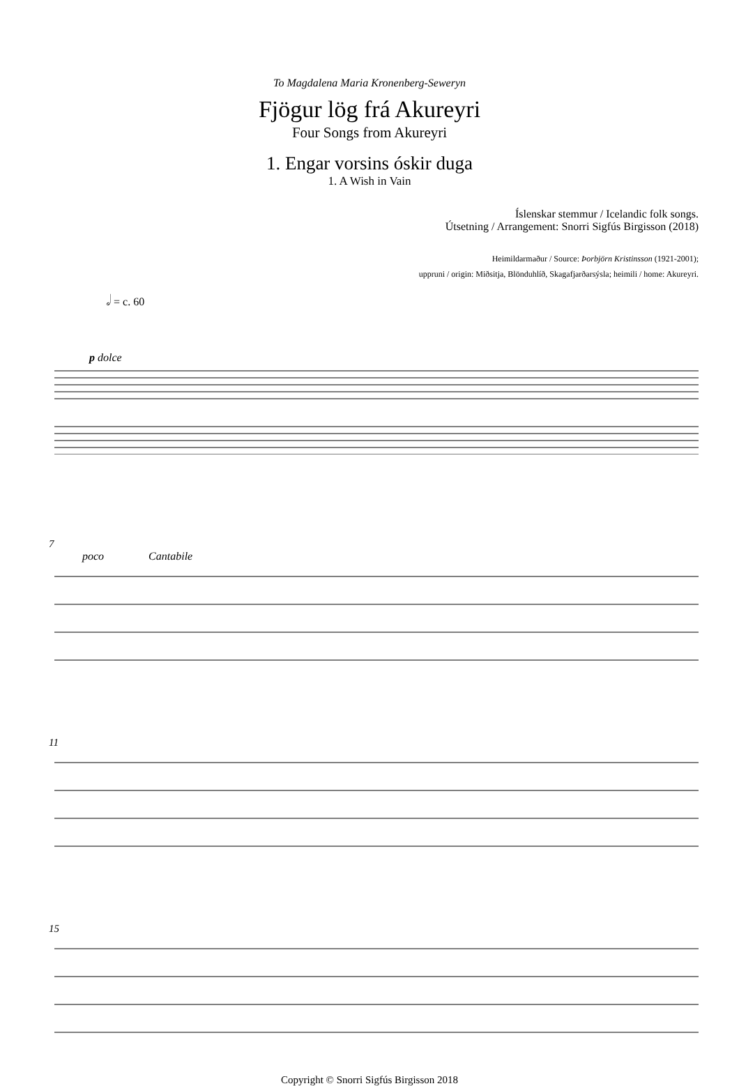To Magdalena Maria Kronenberg-Seweryn
Fjögur lög frá Akureyri
Four Songs from Akureyri
1. Engar vorsins óskir duga
1. A Wish in Vain
Íslenskar stemmur / Icelandic folk songs.
Útsetning / Arrangement: Snorri Sigfús Birgisson (2018)
Heimildarmaður / Source: Þorbjörn Kristinsson (1921-2001);
uppruni / origin: Miðsitja, Blönduhlíð, Skagafjarðarsýsla; heimili / home: Akureyri.
𝅗𝅥 = c. 60
p dolce
7
poco Cantabile
11
15
Copyright © Snorri Sigfús Birgisson 2018